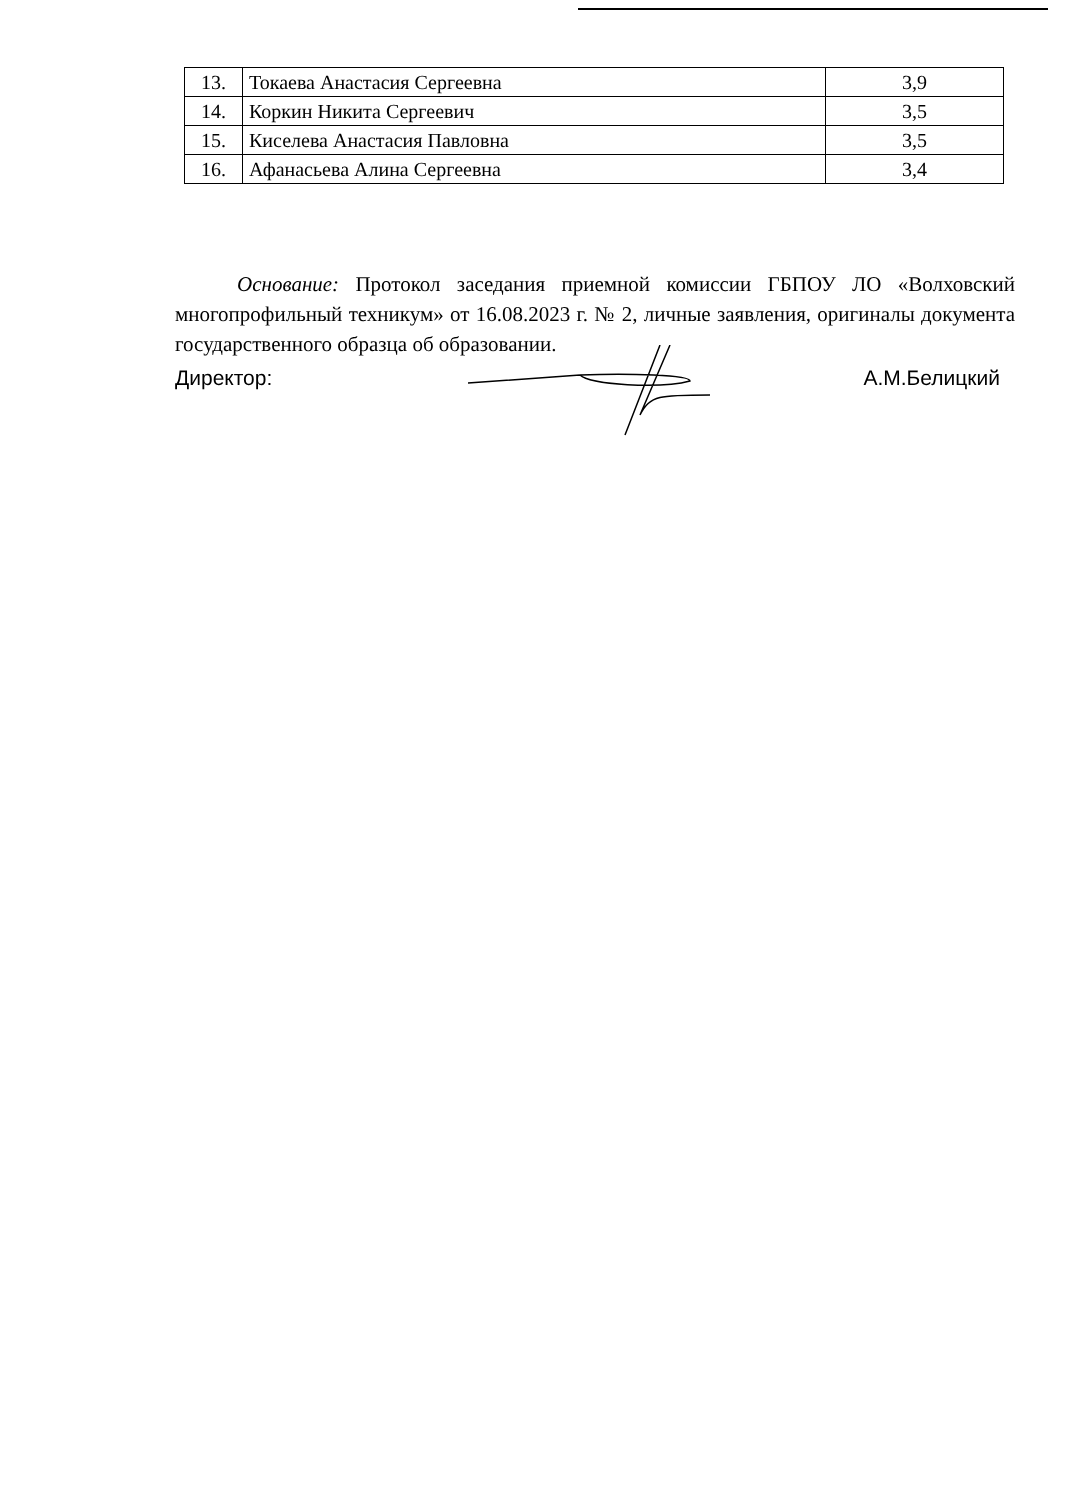| 13. | Токаева Анастасия Сергеевна | 3,9 |
| 14. | Коркин Никита Сергеевич | 3,5 |
| 15. | Киселева Анастасия Павловна | 3,5 |
| 16. | Афанасьева Алина Сергеевна | 3,4 |
Основание: Протокол заседания приемной комиссии ГБПОУ ЛО «Волховский многопрофильный техникум» от 16.08.2023 г. № 2, личные заявления, оригиналы документа государственного образца об образовании.
Директор: А.М.Белицкий